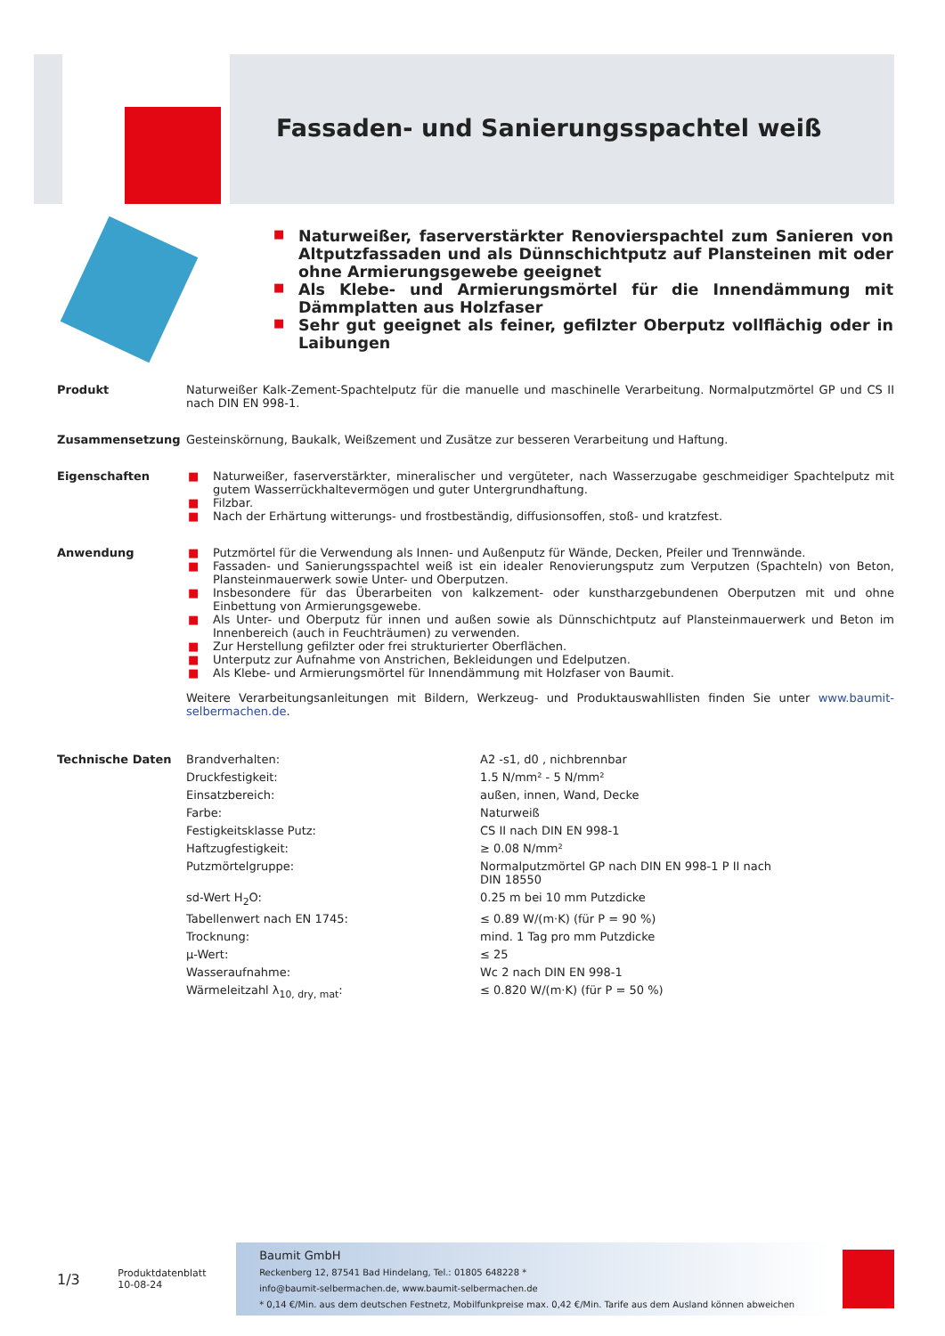Fassaden- und Sanierungsspachtel weiß
■ Naturweißer, faserverstärkter Renovierspachtel zum Sanieren von Altputzfassaden und als Dünnschichtputz auf Plansteinen mit oder ohne Armierungsgewebe geeignet
■ Als Klebe- und Armierungsmörtel für die Innendämmung mit Dämmplatten aus Holzfaser
■ Sehr gut geeignet als feiner, gefilzter Oberputz vollflächig oder in Laibungen
Produkt Naturweißer Kalk-Zement-Spachtelputz für die manuelle und maschinelle Verarbeitung. Normalputzmörtel GP und CS II nach DIN EN 998-1.
Zusammensetzung Gesteinskörnung, Baukalk, Weißzement und Zusätze zur besseren Verarbeitung und Haftung.
Eigenschaften
■ Naturweißer, faserverstärkter, mineralischer und vergüteter, nach Wasserzugabe geschmeidiger Spachtelputz mit gutem Wasserrückhaltevermögen und guter Untergrundhaftung.
■ Filzbar.
■ Nach der Erhärtung witterungs- und frostbeständig, diffusionsoffen, stoß- und kratzfest.
Anwendung
■ Putzmörtel für die Verwendung als Innen- und Außenputz für Wände, Decken, Pfeiler und Trennwände.
■ Fassaden- und Sanierungsspachtel weiß ist ein idealer Renovierungsputz zum Verputzen (Spachteln) von Beton, Planstein­mauerwerk sowie Unter- und Oberputzen.
■ Insbesondere für das Überarbeiten von kalkzement- oder kunstharzgebundenen Oberputzen mit und ohne Einbettung von Armierungsgewebe.
■ Als Unter- und Oberputz für innen und außen sowie als Dünnschichtputz auf Plansteinmauerwerk und Beton im Innenbereich (auch in Feuchträumen) zu verwenden.
■ Zur Herstellung gefilzter oder frei strukturierter Oberflächen.
■ Unterputz zur Aufnahme von Anstrichen, Bekleidungen und Edelputzen.
■ Als Klebe- und Armierungsmörtel für Innendämmung mit Holzfaser von Baumit.
Weitere Verarbeitungsanleitungen mit Bildern, Werkzeug- und Produktauswahllisten finden Sie unter www.baumit-selbermachen.de.
Technische Daten
| Brandverhalten: | A2 -s1, d0 , nichbrennbar |
| Druckfestigkeit: | 1.5 N/mm² - 5 N/mm² |
| Einsatzbereich: | außen, innen, Wand, Decke |
| Farbe: | Naturweiß |
| Festigkeitsklasse Putz: | CS II nach DIN EN 998-1 |
| Haftzugfestigkeit: | ≥ 0.08 N/mm² |
| Putzmörtelgruppe: | Normalputzmörtel GP nach DIN EN 998-1 P II nach DIN 18550 |
| sd-Wert H<sub>2</sub>O: | 0.25 m bei 10 mm Putzdicke |
| Tabellenwert nach EN 1745: | ≤ 0.89 W/(m·K) (für P = 90 %) |
| Trocknung: | mind. 1 Tag pro mm Putzdicke |
| µ-Wert: | ≤ 25 |
| Wasseraufnahme: | Wc 2 nach DIN EN 998-1 |
| Wärmeleitzahl λ<sub>10, dry, mat</sub>: | ≤ 0.820 W/(m·K) (für P = 50 %) |
1/3
Produktdatenblatt
10-08-24
Baumit GmbH
Reckenberg 12, 87541 Bad Hindelang, Tel.: 01805 648228 *
info@baumit-selbermachen.de, www.baumit-selbermachen.de
* 0,14 €/Min. aus dem deutschen Festnetz, Mobilfunkpreise max. 0,42 €/Min. Tarife aus dem Ausland können abweichen